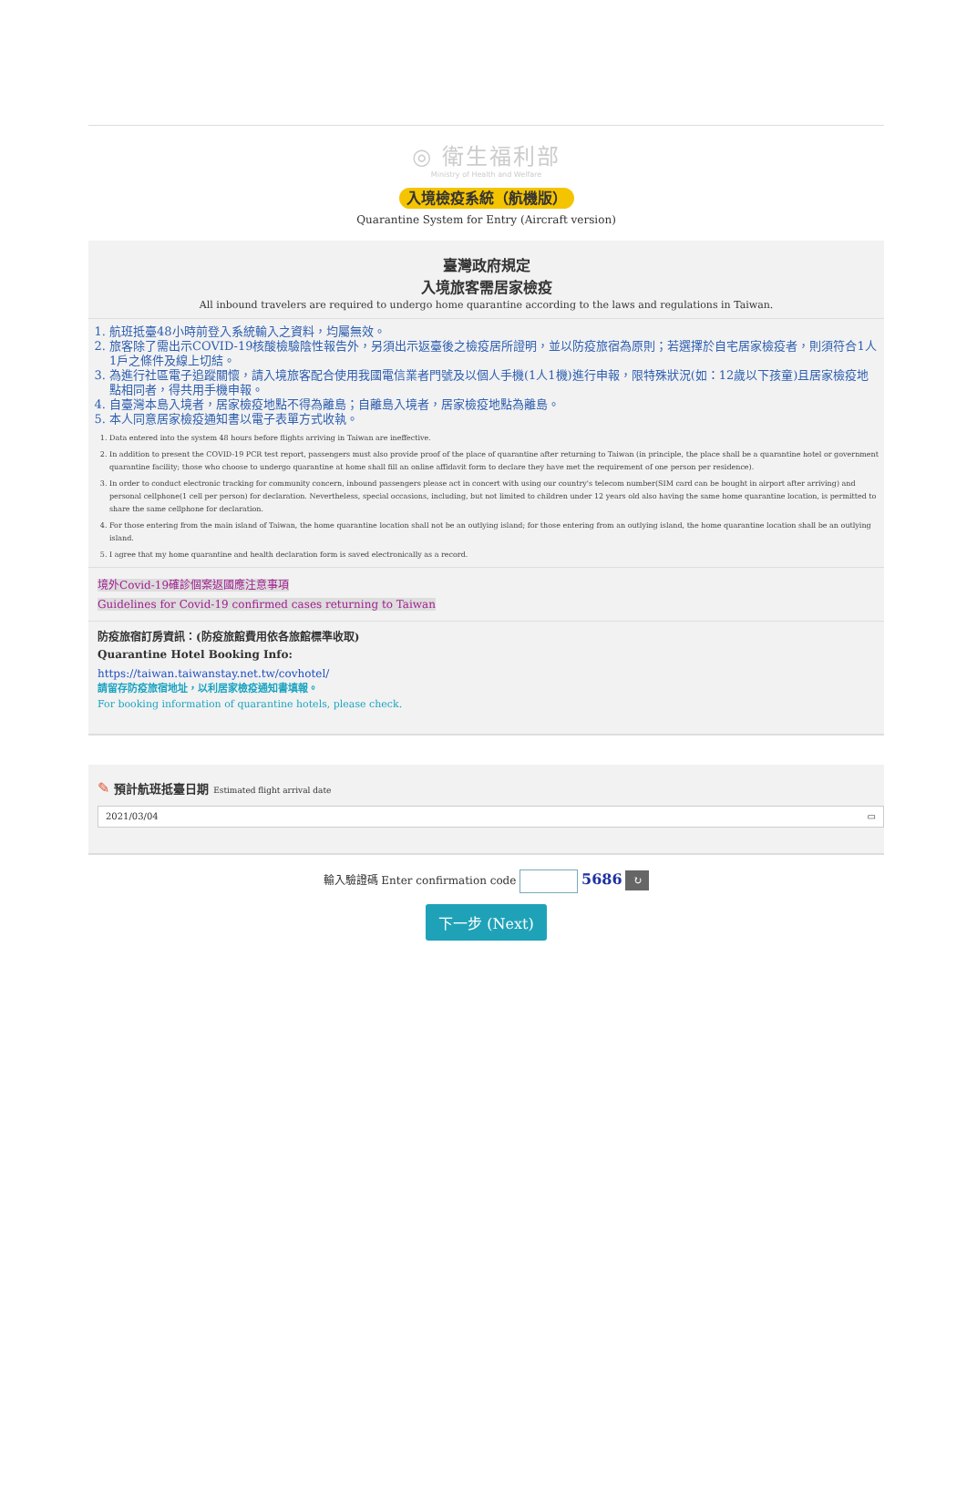◎ 衛生福利部
Ministry of Health and Welfare
入境檢疫系統（航機版）
Quarantine System for Entry (Aircraft version)
臺灣政府規定
入境旅客需居家檢疫
All inbound travelers are required to undergo home quarantine according to the laws and regulations in Taiwan.
1. 航班抵臺48小時前登入系統輸入之資料，均屬無效。
2. 旅客除了需出示COVID-19核酸檢驗陰性報告外，另須出示返臺後之檢疫居所證明，並以防疫旅宿為原則；若選擇於自宅居家檢疫者，則須符合1人1戶之條件及線上切結。
3. 為進行社區電子追蹤關懷，請入境旅客配合使用我國電信業者門號及以個人手機(1人1機)進行申報，限特殊狀況(如：12歲以下孩童)且居家檢疫地點相同者，得共用手機申報。
4. 自臺灣本島入境者，居家檢疫地點不得為離島；自離島入境者，居家檢疫地點為離島。
5. 本人同意居家檢疫通知書以電子表單方式收執。
1. Data entered into the system 48 hours before flights arriving in Taiwan are ineffective.
2. In addition to present the COVID-19 PCR test report, passengers must also provide proof of the place of quarantine after returning to Taiwan (in principle, the place shall be a quarantine hotel or government quarantine facility; those who choose to undergo quarantine at home shall fill an online affidavit form to declare they have met the requirement of one person per residence).
3. In order to conduct electronic tracking for community concern, inbound passengers please act in concert with using our country's telecom number(SIM card can be bought in airport after arriving) and personal cellphone(1 cell per person) for declaration. Nevertheless, special occasions, including, but not limited to children under 12 years old also having the same home quarantine location, is permitted to share the same cellphone for declaration.
4. For those entering from the main island of Taiwan, the home quarantine location shall not be an outlying island; for those entering from an outlying island, the home quarantine location shall be an outlying island.
5. I agree that my home quarantine and health declaration form is saved electronically as a record.
境外Covid-19確診個案返國應注意事項
Guidelines for Covid-19 confirmed cases returning to Taiwan
防疫旅宿訂房資訊：(防疫旅館費用依各旅館標準收取)
Quarantine Hotel Booking Info:
https://taiwan.taiwanstay.net.tw/covhotel/
請留存防疫旅宿地址，以利居家檢疫通知書填報。
For booking information of quarantine hotels, please check.
✎ 預計航班抵臺日期 Estimated flight arrival date
2021/03/04 ▭
輸入驗證碼 Enter confirmation code 5686 ↻
下一步 (Next)